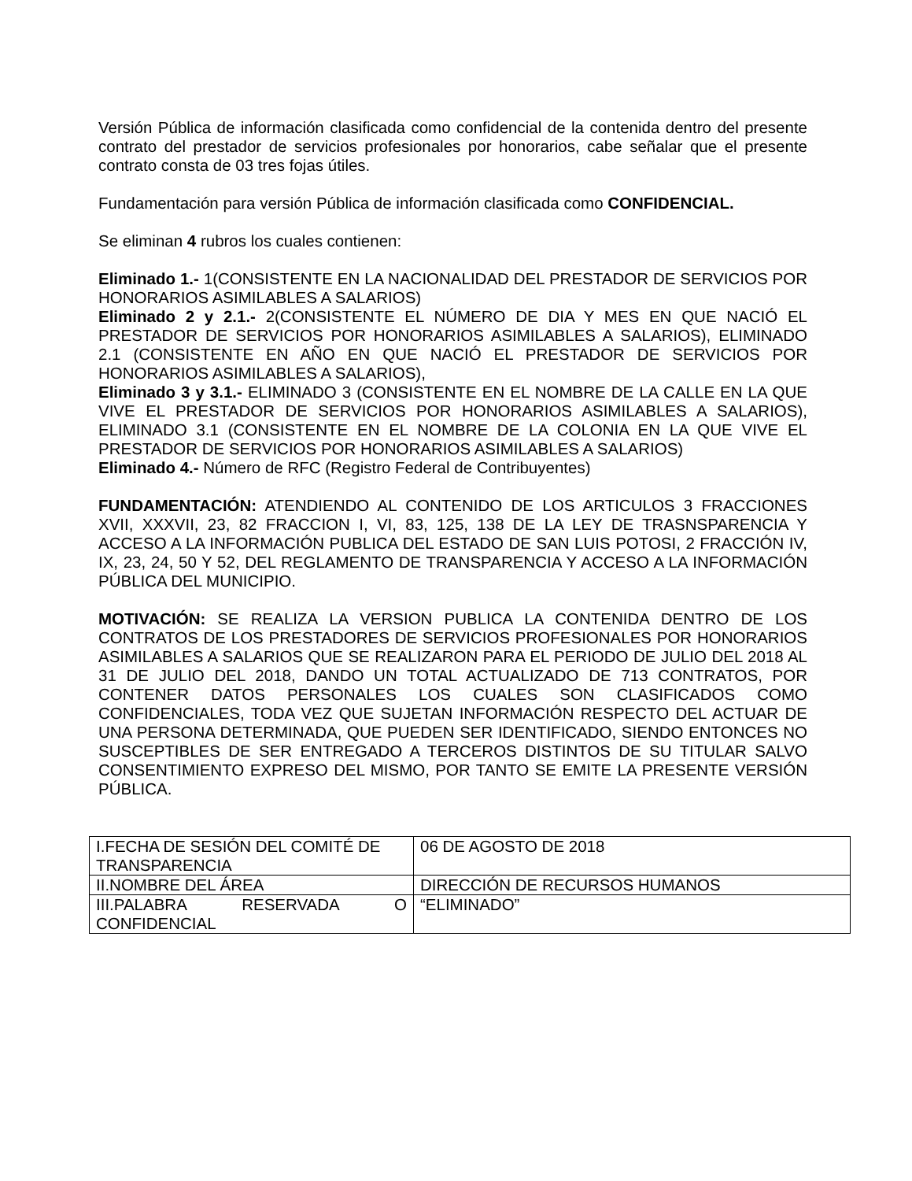Versión Pública de información clasificada como confidencial de la contenida dentro del presente contrato del prestador de servicios profesionales por honorarios, cabe señalar que el presente contrato consta de 03 tres fojas útiles.
Fundamentación para versión Pública de información clasificada como CONFIDENCIAL.
Se eliminan 4 rubros los cuales contienen:
Eliminado 1.- 1(CONSISTENTE EN LA NACIONALIDAD DEL PRESTADOR DE SERVICIOS POR HONORARIOS ASIMILABLES A SALARIOS)
Eliminado 2 y 2.1.- 2(CONSISTENTE EL NÚMERO DE DIA Y MES EN QUE NACIÓ EL PRESTADOR DE SERVICIOS POR HONORARIOS ASIMILABLES A SALARIOS), ELIMINADO 2.1 (CONSISTENTE EN AÑO EN QUE NACIÓ EL PRESTADOR DE SERVICIOS POR HONORARIOS ASIMILABLES A SALARIOS),
Eliminado 3 y 3.1.- ELIMINADO 3 (CONSISTENTE EN EL NOMBRE DE LA CALLE EN LA QUE VIVE EL PRESTADOR DE SERVICIOS POR HONORARIOS ASIMILABLES A SALARIOS), ELIMINADO 3.1 (CONSISTENTE EN EL NOMBRE DE LA COLONIA EN LA QUE VIVE EL PRESTADOR DE SERVICIOS POR HONORARIOS ASIMILABLES A SALARIOS)
Eliminado 4.- Número de RFC (Registro Federal de Contribuyentes)
FUNDAMENTACIÓN: ATENDIENDO AL CONTENIDO DE LOS ARTICULOS 3 FRACCIONES XVII, XXXVII, 23, 82 FRACCION I, VI, 83, 125, 138 DE LA LEY DE TRASNSPARENCIA Y ACCESO A LA INFORMACIÓN PUBLICA DEL ESTADO DE SAN LUIS POTOSI, 2 FRACCIÓN IV, IX, 23, 24, 50 Y 52, DEL REGLAMENTO DE TRANSPARENCIA Y ACCESO A LA INFORMACIÓN PÚBLICA DEL MUNICIPIO.
MOTIVACIÓN: SE REALIZA LA VERSION PUBLICA LA CONTENIDA DENTRO DE LOS CONTRATOS DE LOS PRESTADORES DE SERVICIOS PROFESIONALES POR HONORARIOS ASIMILABLES A SALARIOS QUE SE REALIZARON PARA EL PERIODO DE JULIO DEL 2018 AL 31 DE JULIO DEL 2018, DANDO UN TOTAL ACTUALIZADO DE 713 CONTRATOS, POR CONTENER DATOS PERSONALES LOS CUALES SON CLASIFICADOS COMO CONFIDENCIALES, TODA VEZ QUE SUJETAN INFORMACIÓN RESPECTO DEL ACTUAR DE UNA PERSONA DETERMINADA, QUE PUEDEN SER IDENTIFICADO, SIENDO ENTONCES NO SUSCEPTIBLES DE SER ENTREGADO A TERCEROS DISTINTOS DE SU TITULAR SALVO CONSENTIMIENTO EXPRESO DEL MISMO, POR TANTO SE EMITE LA PRESENTE VERSIÓN PÚBLICA.
| I.FECHA DE SESIÓN DEL COMITÉ DE TRANSPARENCIA | 06 DE AGOSTO DE 2018 |
| II.NOMBRE DEL ÁREA | DIRECCIÓN DE RECURSOS HUMANOS |
| III.PALABRA RESERVADA O CONFIDENCIAL | “ELIMINADO” |